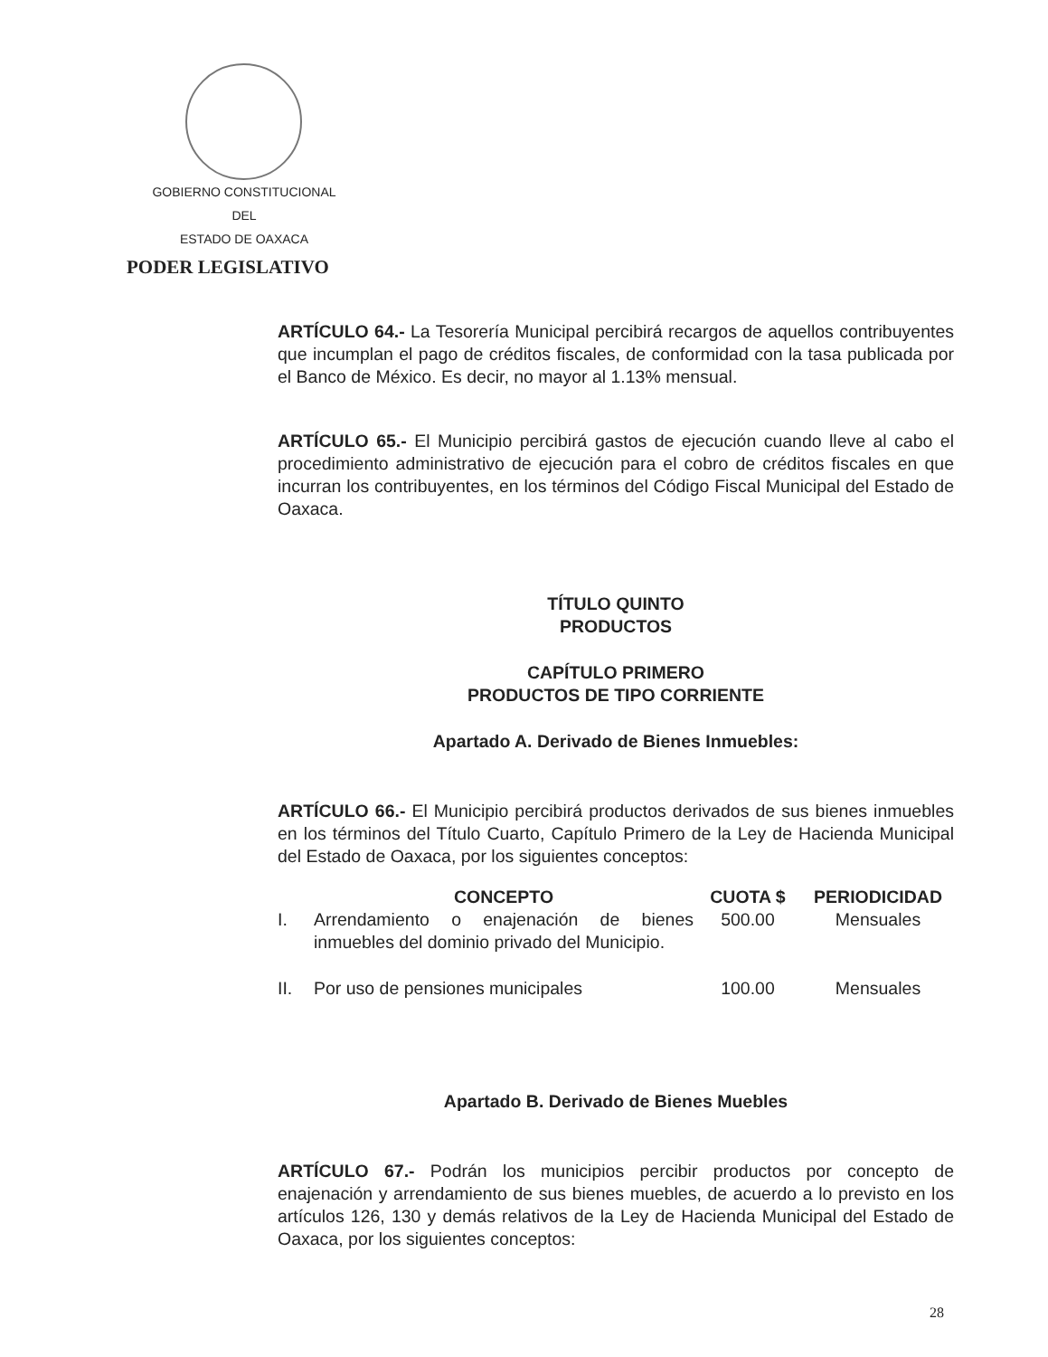GOBIERNO CONSTITUCIONAL
DEL
ESTADO DE OAXACA
PODER LEGISLATIVO
ARTÍCULO 64.- La Tesorería Municipal percibirá recargos de aquellos contribuyentes que incumplan el pago de créditos fiscales, de conformidad con la tasa publicada por el Banco de México. Es decir, no mayor al 1.13% mensual.
ARTÍCULO 65.- El Municipio percibirá gastos de ejecución cuando lleve al cabo el procedimiento administrativo de ejecución para el cobro de créditos fiscales en que incurran los contribuyentes, en los términos del Código Fiscal Municipal del Estado de Oaxaca.
TÍTULO QUINTO
PRODUCTOS
CAPÍTULO PRIMERO
PRODUCTOS DE TIPO CORRIENTE
Apartado A. Derivado de Bienes Inmuebles:
ARTÍCULO 66.- El Municipio percibirá productos derivados de sus bienes inmuebles en los términos del Título Cuarto, Capítulo Primero de la Ley de Hacienda Municipal del Estado de Oaxaca, por los siguientes conceptos:
| | CONCEPTO | CUOTA $ | PERIODICIDAD |
| --- | --- | --- | --- |
| I. | Arrendamiento o enajenación de bienes inmuebles del dominio privado del Municipio. | 500.00 | Mensuales |
| II. | Por uso de pensiones municipales | 100.00 | Mensuales |
Apartado B. Derivado de Bienes Muebles
ARTÍCULO 67.- Podrán los municipios percibir productos por concepto de enajenación y arrendamiento de sus bienes muebles, de acuerdo a lo previsto en los artículos 126, 130 y demás relativos de la Ley de Hacienda Municipal del Estado de Oaxaca, por los siguientes conceptos:
28